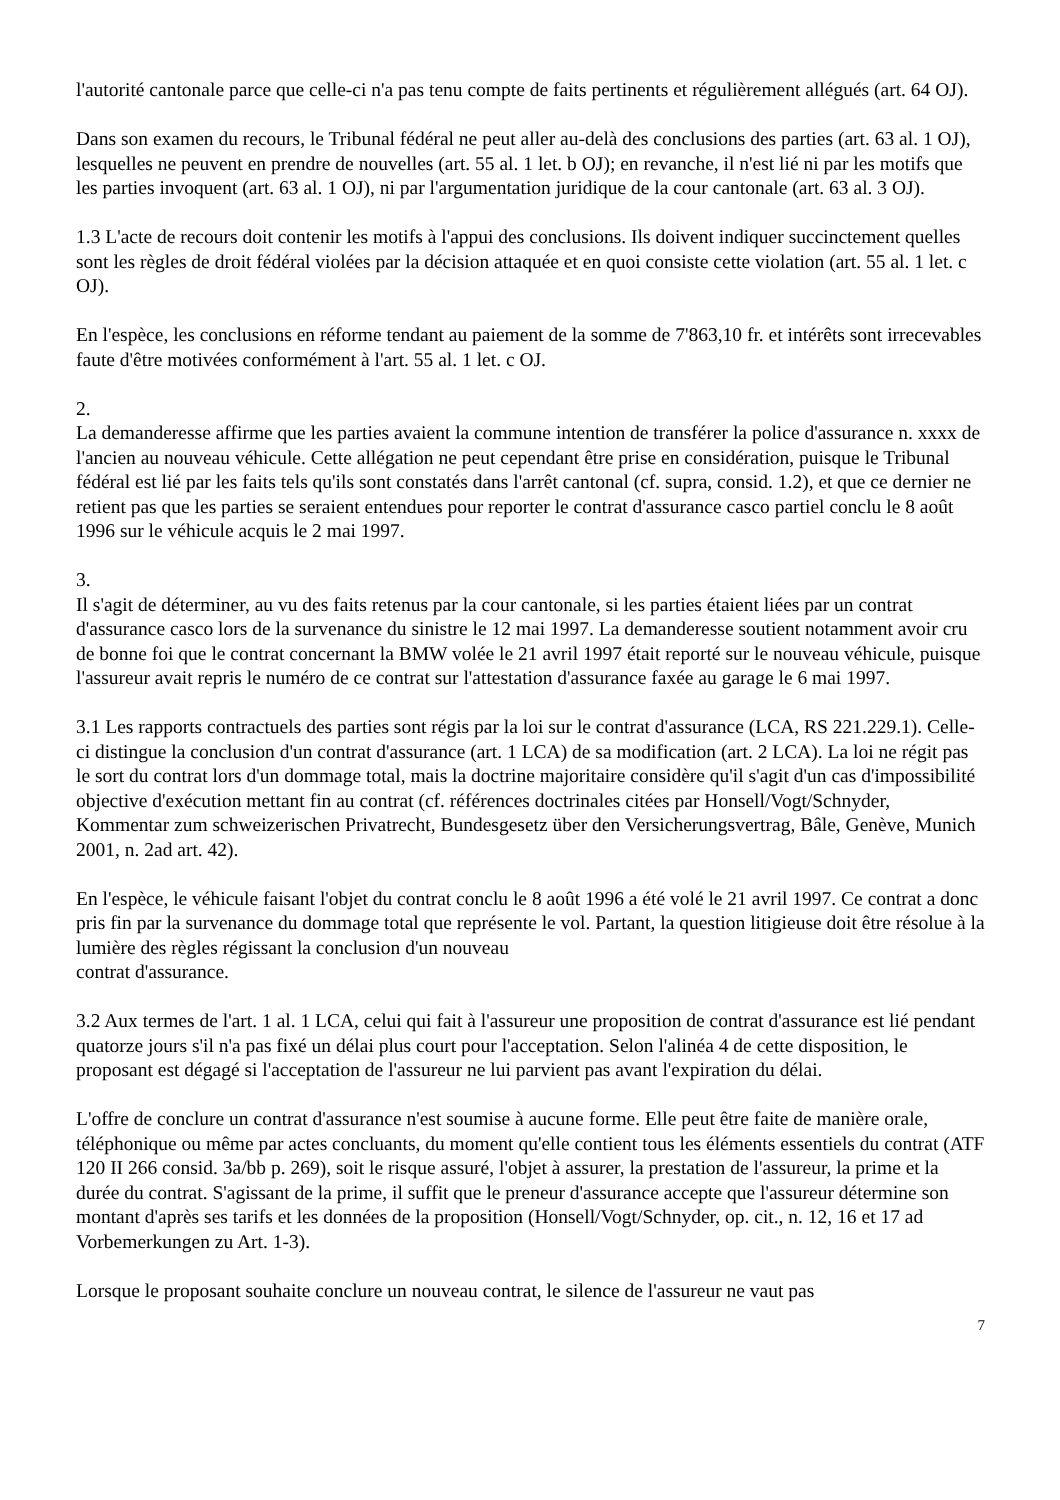l'autorité cantonale parce que celle-ci n'a pas tenu compte de faits pertinents et régulièrement allégués (art. 64 OJ).
Dans son examen du recours, le Tribunal fédéral ne peut aller au-delà des conclusions des parties (art. 63 al. 1 OJ), lesquelles ne peuvent en prendre de nouvelles (art. 55 al. 1 let. b OJ); en revanche, il n'est lié ni par les motifs que les parties invoquent (art. 63 al. 1 OJ), ni par l'argumentation juridique de la cour cantonale (art. 63 al. 3 OJ).
1.3 L'acte de recours doit contenir les motifs à l'appui des conclusions. Ils doivent indiquer succinctement quelles sont les règles de droit fédéral violées par la décision attaquée et en quoi consiste cette violation (art. 55 al. 1 let. c OJ).
En l'espèce, les conclusions en réforme tendant au paiement de la somme de 7'863,10 fr. et intérêts sont irrecevables faute d'être motivées conformément à l'art. 55 al. 1 let. c OJ.
2.
La demanderesse affirme que les parties avaient la commune intention de transférer la police d'assurance n. xxxx de l'ancien au nouveau véhicule. Cette allégation ne peut cependant être prise en considération, puisque le Tribunal fédéral est lié par les faits tels qu'ils sont constatés dans l'arrêt cantonal (cf. supra, consid. 1.2), et que ce dernier ne retient pas que les parties se seraient entendues pour reporter le contrat d'assurance casco partiel conclu le 8 août 1996 sur le véhicule acquis le 2 mai 1997.
3.
Il s'agit de déterminer, au vu des faits retenus par la cour cantonale, si les parties étaient liées par un contrat d'assurance casco lors de la survenance du sinistre le 12 mai 1997. La demanderesse soutient notamment avoir cru de bonne foi que le contrat concernant la BMW volée le 21 avril 1997 était reporté sur le nouveau véhicule, puisque l'assureur avait repris le numéro de ce contrat sur l'attestation d'assurance faxée au garage le 6 mai 1997.
3.1 Les rapports contractuels des parties sont régis par la loi sur le contrat d'assurance (LCA, RS 221.229.1). Celle-ci distingue la conclusion d'un contrat d'assurance (art. 1 LCA) de sa modification (art. 2 LCA). La loi ne régit pas le sort du contrat lors d'un dommage total, mais la doctrine majoritaire considère qu'il s'agit d'un cas d'impossibilité objective d'exécution mettant fin au contrat (cf. références doctrinales citées par Honsell/Vogt/Schnyder, Kommentar zum schweizerischen Privatrecht, Bundesgesetz über den Versicherungsvertrag, Bâle, Genève, Munich 2001, n. 2ad art. 42).
En l'espèce, le véhicule faisant l'objet du contrat conclu le 8 août 1996 a été volé le 21 avril 1997. Ce contrat a donc pris fin par la survenance du dommage total que représente le vol. Partant, la question litigieuse doit être résolue à la lumière des règles régissant la conclusion d'un nouveau
contrat d'assurance.
3.2 Aux termes de l'art. 1 al. 1 LCA, celui qui fait à l'assureur une proposition de contrat d'assurance est lié pendant quatorze jours s'il n'a pas fixé un délai plus court pour l'acceptation. Selon l'alinéa 4 de cette disposition, le proposant est dégagé si l'acceptation de l'assureur ne lui parvient pas avant l'expiration du délai.
L'offre de conclure un contrat d'assurance n'est soumise à aucune forme. Elle peut être faite de manière orale, téléphonique ou même par actes concluants, du moment qu'elle contient tous les éléments essentiels du contrat (ATF 120 II 266 consid. 3a/bb p. 269), soit le risque assuré, l'objet à assurer, la prestation de l'assureur, la prime et la durée du contrat. S'agissant de la prime, il suffit que le preneur d'assurance accepte que l'assureur détermine son montant d'après ses tarifs et les données de la proposition (Honsell/Vogt/Schnyder, op. cit., n. 12, 16 et 17 ad Vorbemerkungen zu Art. 1-3).
Lorsque le proposant souhaite conclure un nouveau contrat, le silence de l'assureur ne vaut pas
7